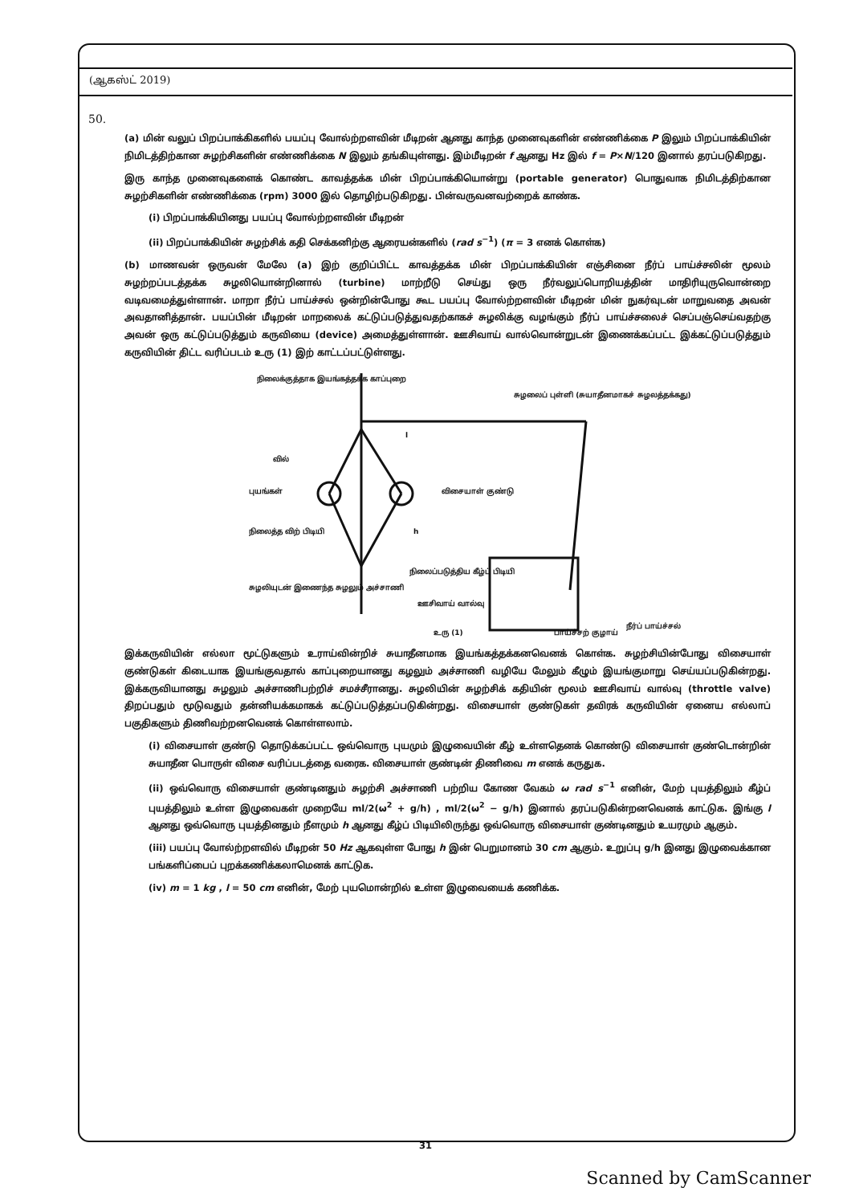(ஆகஸ்ட் 2019)
50.
(a) மின் வலுப் பிறப்பாக்கிகளில் பயப்பு வோல்ற்றளவின் மீடிறன் ஆனது காந்த முனைவுகளின் எண்ணிக்கை P இலும் பிறப்பாக்கியின் நிமிடத்திற்கான சுழற்சிகளின் எண்ணிக்கை N இலும் தங்கியுள்ளது. இம்மீடிறன் f ஆனது Hz இல் f = P×N/120 இனால் தரப்படுகிறது.
இரு காந்த முனைவுகளைக் கொண்ட காவத்தக்க மின் பிறப்பாக்கியொன்று (portable generator) பொதுவாக நிமிடத்திற்கான சுழற்சிகளின் எண்ணிக்கை (rpm) 3000 இல் தொழிற்படுகிறது. பின்வருவனவற்றைக் காண்க.
(i) பிறப்பாக்கியினது பயப்பு வோல்ற்றளவின் மீடிறன்
(ii) பிறப்பாக்கியின் சுழற்சிக் கதி செக்கனிற்கு ஆரையன்களில் (rad s<sup>−1</sup>) (π = 3 எனக் கொள்க)
(b) மாணவன் ஒருவன் மேலே (a) இற் குறிப்பிட்ட காவத்தக்க மின் பிறப்பாக்கியின் எஞ்சினை நீர்ப் பாய்ச்சலின் மூலம் சுழற்றப்படத்தக்க சுழலியொன்றினால் (turbine) மாற்றீடு செய்து ஒரு நீர்வலுப்பொறியத்தின் மாதிரியுருவொன்றை வடிவமைத்துள்ளான். மாறா நீர்ப் பாய்ச்சல் ஒன்றின்போது கூட பயப்பு வோல்ற்றளவின் மீடிறன் மின் நுகர்வுடன் மாறுவதை அவன் அவதானித்தான். பயப்பின் மீடிறன் மாறலைக் கட்டுப்படுத்துவதற்காகச் சுழலிக்கு வழங்கும் நீர்ப் பாய்ச்சலைச் செப்பஞ்செய்வதற்கு அவன் ஒரு கட்டுப்படுத்தும் கருவியை (device) அமைத்துள்ளான். ஊசிவாய் வால்வொன்றுடன் இணைக்கப்பட்ட இக்கட்டுப்படுத்தும் கருவியின் திட்ட வரிப்படம் உரு (1) இற் காட்டப்பட்டுள்ளது.
நிலைக்குத்தாக இயங்கத்தக்க காப்புறை
சுழலைப் புள்ளி (சுயாதீனமாகச் சுழலத்தக்கது)
வில்
புயங்கள்
விசையாள் குண்டு
நிலைத்த விற் பிடியி
நிலைப்படுத்திய கீழ்ப் பிடியி
சுழலியுடன் இணைந்த சுழலும் அச்சாணி
ஊசிவாய் வால்வு
உரு (1)
பாய்ச்சற் குழாய்
நீர்ப் பாய்ச்சல்
l
h
இக்கருவியின் எல்லா மூட்டுகளும் உராய்வின்றிச் சுயாதீனமாக இயங்கத்தக்கனவெனக் கொள்க. சுழற்சியின்போது விசையாள் குண்டுகள் கிடையாக இயங்குவதால் காப்புறையானது கழலும் அச்சாணி வழியே மேலும் கீழும் இயங்குமாறு செய்யப்படுகின்றது. இக்கருவியானது சுழலும் அச்சாணிபற்றிச் சமச்சீரானது. சுழலியின் சுழற்சிக் கதியின் மூலம் ஊசிவாய் வால்வு (throttle valve) திறப்பதும் மூடுவதும் தன்னியக்கமாகக் கட்டுப்படுத்தப்படுகின்றது. விசையாள் குண்டுகள் தவிரக் கருவியின் ஏனைய எல்லாப் பகுதிகளும் திணிவற்றனவெனக் கொள்ளலாம்.
(i) விசையாள் குண்டு தொடுக்கப்பட்ட ஒவ்வொரு புயமும் இழுவையின் கீழ் உள்ளதெனக் கொண்டு விசையாள் குண்டொன்றின் சுயாதீன பொருள் விசை வரிப்படத்தை வரைக. விசையாள் குண்டின் திணிவை m எனக் கருதுக.
(ii) ஒவ்வொரு விசையாள் குண்டினதும் சுழற்சி அச்சாணி பற்றிய கோண வேகம் ω rad s<sup>−1</sup> எனின், மேற் புயத்திலும் கீழ்ப் புயத்திலும் உள்ள இழுவைகள் முறையே ml/2(ω<sup>2</sup> + g/h) , ml/2(ω<sup>2</sup> − g/h) இனால் தரப்படுகின்றனவெனக் காட்டுக. இங்கு l ஆனது ஒவ்வொரு புயத்தினதும் நீளமும் h ஆனது கீழ்ப் பிடியிலிருந்து ஒவ்வொரு விசையாள் குண்டினதும் உயரமும் ஆகும்.
(iii) பயப்பு வோல்ற்றளவில் மீடிறன் 50 Hz ஆகவுள்ள போது h இன் பெறுமானம் 30 cm ஆகும். உறுப்பு g/h இனது இழுவைக்கான பங்களிப்பைப் புறக்கணிக்கலாமெனக் காட்டுக.
(iv) m = 1 kg , l = 50 cm எனின், மேற் புயமொன்றில் உள்ள இழுவையைக் கணிக்க.
31
Scanned by CamScanner